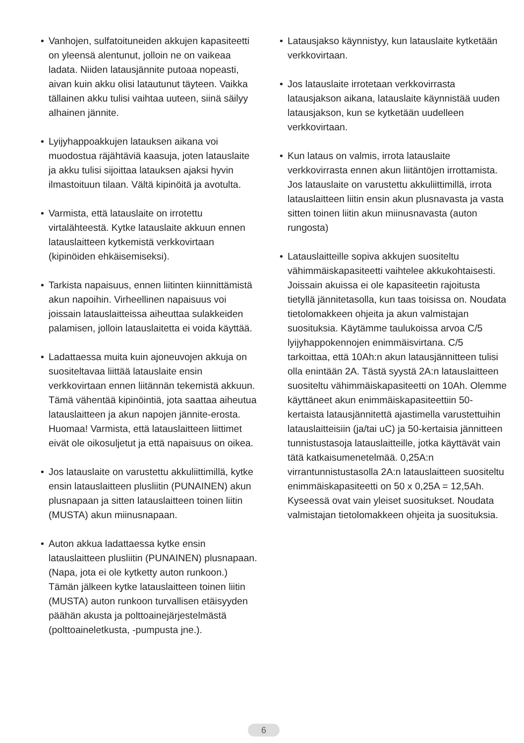• Vanhojen, sulfatoituneiden akkujen kapasiteetti on yleensä alentunut, jolloin ne on vaikeaa ladata. Niiden latausjännite putoaa nopeasti, aivan kuin akku olisi latautunut täyteen. Vaikka tällainen akku tulisi vaihtaa uuteen, siinä säilyy alhainen jännite.
• Lyijyhappoakkujen latauksen aikana voi muodostua räjähtäviä kaasuja, joten latauslaite ja akku tulisi sijoittaa latauksen ajaksi hyvin ilmastoituun tilaan. Vältä kipinöitä ja avotulta.
• Varmista, että latauslaite on irrotettu virtalähteestä. Kytke latauslaite akkuun ennen latauslaitteen kytkemistä verkkovirtaan (kipinöiden ehkäisemiseksi).
• Tarkista napaisuus, ennen liitinten kiinnittämistä akun napoihin. Virheellinen napaisuus voi joissain latauslaitteissa aiheuttaa sulakkeiden palamisen, jolloin latauslaitetta ei voida käyttää.
• Ladattaessa muita kuin ajoneuvojen akkuja on suositeltavaa liittää latauslaite ensin verkkovirtaan ennen liitännän tekemistä akkuun. Tämä vähentää kipinöintiä, jota saattaa aiheutua latauslaitteen ja akun napojen jännite-erosta. Huomaa! Varmista, että latauslaitteen liittimet eivät ole oikosuljetut ja että napaisuus on oikea.
• Jos latauslaite on varustettu akkuliittimillä, kytke ensin latauslaitteen plusliitin (PUNAINEN) akun plusnapaan ja sitten latauslaitteen toinen liitin (MUSTA) akun miinusnapaan.
• Auton akkua ladattaessa kytke ensin latauslaitteen plusliitin (PUNAINEN) plusnapaan. (Napa, jota ei ole kytketty auton runkoon.) Tämän jälkeen kytke latauslaitteen toinen liitin (MUSTA) auton runkoon turvallisen etäisyyden päähän akusta ja polttoainejärjestelmästä (polttoaineletkusta, -pumpusta jne.).
• Latausjakso käynnistyy, kun latauslaite kytketään verkkovirtaan.
• Jos latauslaite irrotetaan verkkovirrasta latausjakson aikana, latauslaite käynnistää uuden latausjakson, kun se kytketään uudelleen verkkovirtaan.
• Kun lataus on valmis, irrota latauslaite verkkovirrasta ennen akun liitäntöjen irrottamista. Jos latauslaite on varustettu akkuliittimillä, irrota latauslaitteen liitin ensin akun plusnavasta ja vasta sitten toinen liitin akun miinusnavasta (auton rungosta)
• Latauslaitteille sopiva akkujen suositeltu vähimmäiskapasiteetti vaihtelee akkukohtaisesti. Joissain akuissa ei ole kapasiteetin rajoitusta tietyllä jännitetasolla, kun taas toisissa on. Noudata tietolomakkeen ohjeita ja akun valmistajan suosituksia. Käytämme taulukoissa arvoa C/5 lyijyhappokennojen enimmäisvirtana. C/5 tarkoittaa, että 10Ah:n akun latausjännitteen tulisi olla enintään 2A. Tästä syystä 2A:n latauslaitteen suositeltu vähimmäiskapasiteetti on 10Ah. Olemme käyttäneet akun enimmäiskapasiteettiin 50-kertaista latausjännitettä ajastimella varustettuihin latauslaitteisiin (ja/tai uC) ja 50-kertaisia jännitteen tunnistustasoja latauslaitteille, jotka käyttävät vain tätä katkaisumenetelmää. 0,25A:n virrantunnistustasolla 2A:n latauslaitteen suositeltu enimmäiskapasiteetti on 50 x 0,25A = 12,5Ah. Kyseessä ovat vain yleiset suositukset. Noudata valmistajan tietolomakkeen ohjeita ja suosituksia.
6